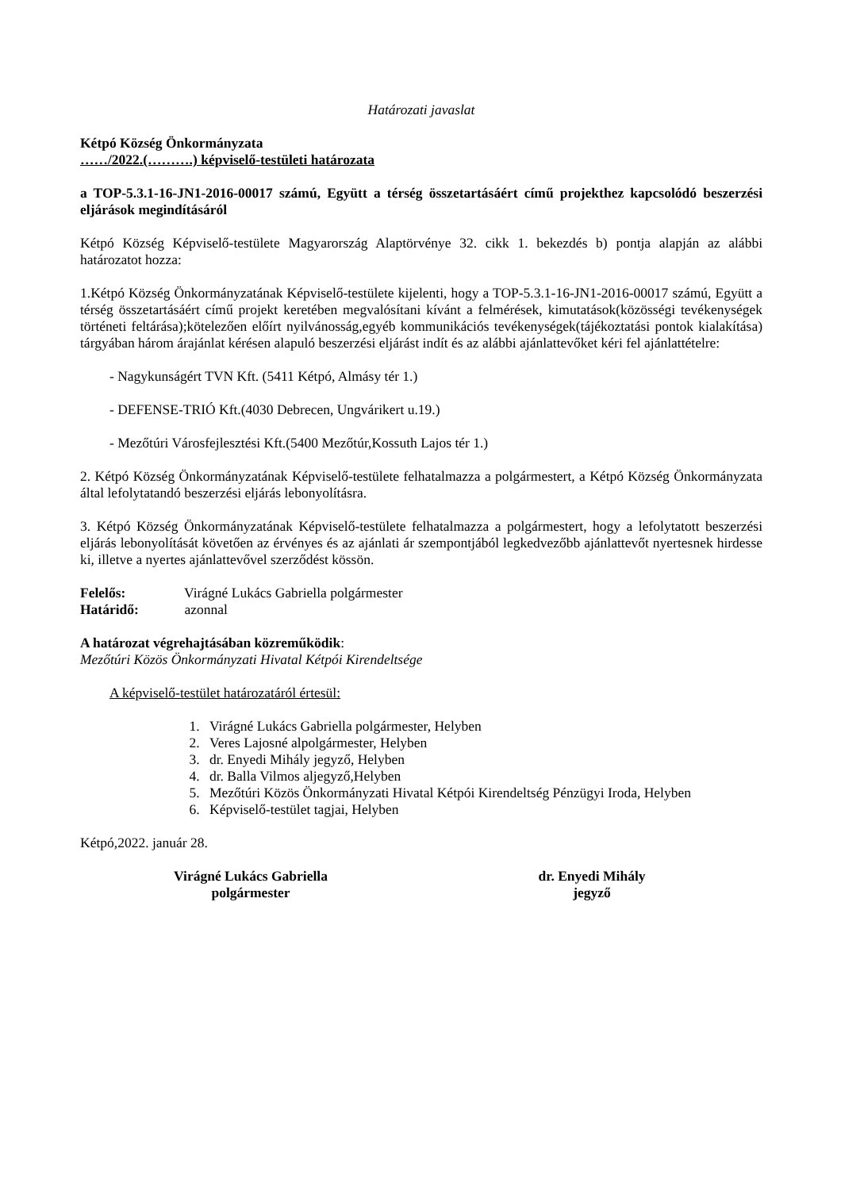Határozati javaslat
Kétpó Község Önkormányzata
……/2022.(……….) képviselő-testületi határozata
a TOP-5.3.1-16-JN1-2016-00017 számú, Együtt a térség összetartásáért című projekthez kapcsolódó beszerzési eljárások megindításáról
Kétpó Község Képviselő-testülete Magyarország Alaptörvénye 32. cikk 1. bekezdés b) pontja alapján az alábbi határozatot hozza:
1.Kétpó Község Önkormányzatának Képviselő-testülete kijelenti, hogy a TOP-5.3.1-16-JN1-2016-00017 számú, Együtt a térség összetartásáért című projekt keretében megvalósítani kívánt a felmérések, kimutatások(közösségi tevékenységek történeti feltárása);kötelezően előírt nyilvánosság,egyéb kommunikációs tevékenységek(tájékoztatási pontok kialakítása) tárgyában három árajánlat kérésen alapuló beszerzési eljárást indít és az alábbi ajánlattevőket kéri fel ajánlattételre:
- Nagykunságért TVN Kft. (5411 Kétpó, Almásy tér 1.)
- DEFENSE-TRIÓ Kft.(4030 Debrecen, Ungvárikert u.19.)
- Mezőtúri Városfejlesztési Kft.(5400 Mezőtúr,Kossuth Lajos tér 1.)
2. Kétpó Község Önkormányzatának Képviselő-testülete felhatalmazza a polgármestert, a Kétpó Község Önkormányzata által lefolytatandó beszerzési eljárás lebonyolításra.
3. Kétpó Község Önkormányzatának Képviselő-testülete felhatalmazza a polgármestert, hogy a lefolytatott beszerzési eljárás lebonyolítását követően az érvényes és az ajánlati ár szempontjából legkedvezőbb ajánlattevőt nyertesnek hirdesse ki, illetve a nyertes ajánlattevővel szerződést kössön.
Felelős: Virágné Lukács Gabriella polgármester
Határidő: azonnal
A határozat végrehajtásában közreműködik:
Mezőtúri Közös Önkormányzati Hivatal Kétpói Kirendeltsége
A képviselő-testület határozatáról értesül:
1. Virágné Lukács Gabriella polgármester, Helyben
2. Veres Lajosné alpolgármester, Helyben
3. dr. Enyedi Mihály jegyző, Helyben
4. dr. Balla Vilmos aljegyző,Helyben
5. Mezőtúri Közös Önkormányzati Hivatal Kétpói Kirendeltség Pénzügyi Iroda, Helyben
6. Képviselő-testület tagjai, Helyben
Kétpó,2022. január 28.
Virágné Lukács Gabriella
polgármester
dr. Enyedi Mihály
jegyző